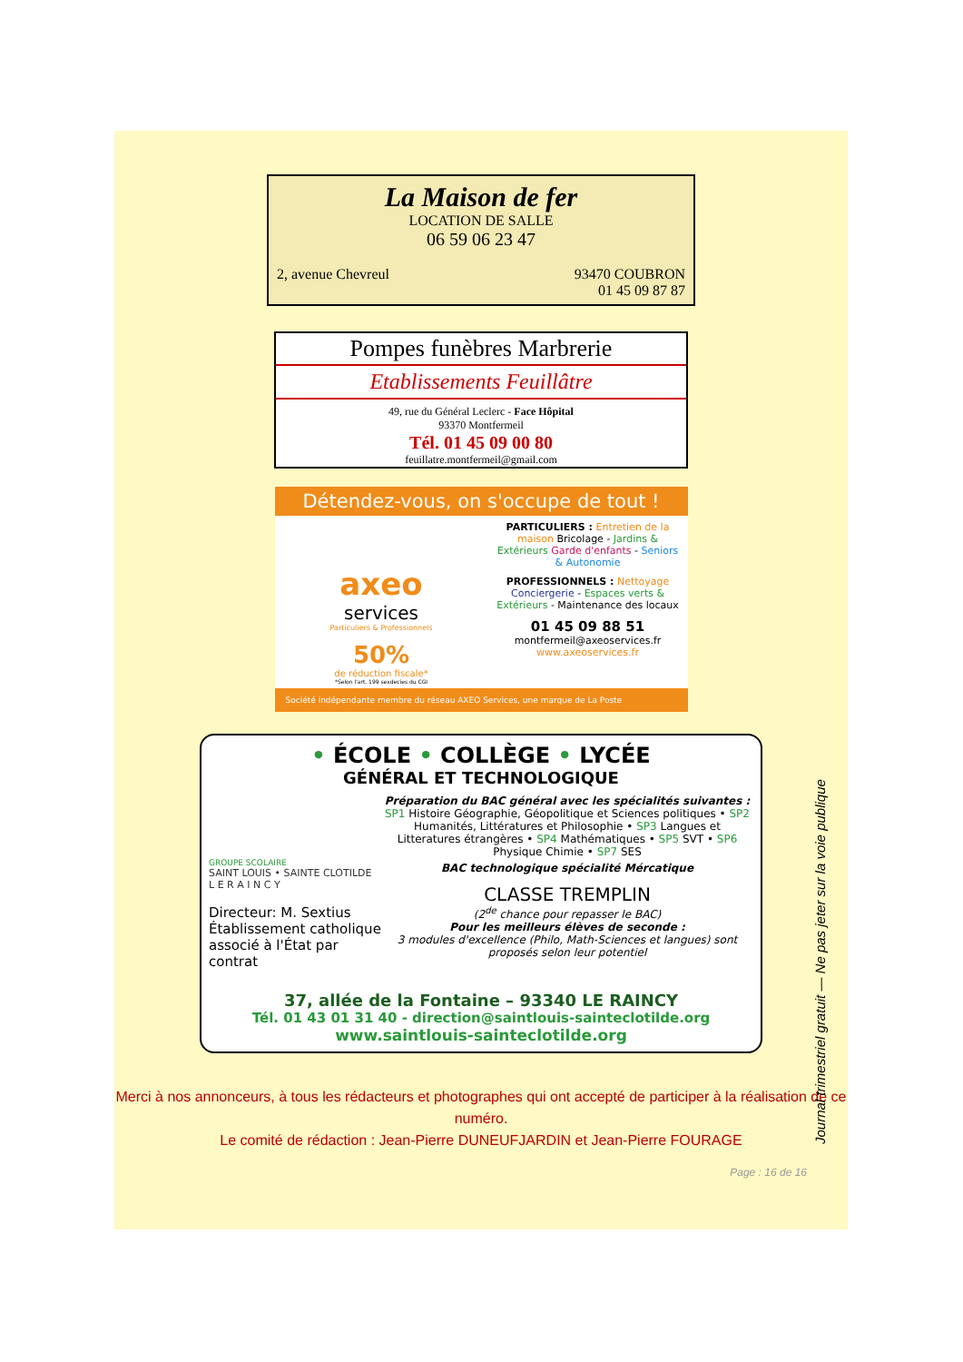La Maison de fer
LOCATION DE SALLE
06 59 06 23 47
2, avenue Chevreul 93470 COUBRON
01 45 09 87 87
Pompes funèbres Marbrerie
Etablissements Feuillâtre
49, rue du Général Leclerc - Face Hôpital
93370 Montfermeil
Tél. 01 45 09 00 80
feuillatre.montfermeil@gmail.com
Détendez-vous, on s'occupe de tout !
axeo
services
Particuliers & Professionnels
50%
de réduction fiscale*
*Selon l'art. 199 sexdecies du CGI
PARTICULIERS : Entretien de la maison Bricolage - Jardins & Extérieurs Garde d'enfants - Seniors & Autonomie
PROFESSIONNELS : Nettoyage Conciergerie - Espaces verts & Extérieurs - Maintenance des locaux
01 45 09 88 51
montfermeil@axeoservices.fr
www.axeoservices.fr
Société indépendante membre du réseau AXEO Services, une marque de La Poste
• ÉCOLE • COLLÈGE • LYCÉE
GÉNÉRAL ET TECHNOLOGIQUE
GROUPE SCOLAIRE
SAINT LOUIS • SAINTE CLOTILDE
L E R A I N C Y
Directeur: M. Sextius
Établissement catholique associé à l'État par contrat
Préparation du BAC général avec les spécialités suivantes :
SP1 Histoire Géographie, Géopolitique et Sciences politiques • SP2 Humanités, Littératures et Philosophie • SP3 Langues et Litteratures étrangères • SP4 Mathématiques • SP5 SVT • SP6 Physique Chimie • SP7 SES
BAC technologique spécialité Mércatique
CLASSE TREMPLIN
(2<sup>de</sup> chance pour repasser le BAC)
Pour les meilleurs élèves de seconde :
3 modules d'excellence (Philo, Math-Sciences et langues) sont proposés selon leur potentiel
37, allée de la Fontaine – 93340 LE RAINCY
Tél. 01 43 01 31 40 - direction@saintlouis-sainteclotilde.org
www.saintlouis-sainteclotilde.org
Merci à nos annonceurs, à tous les rédacteurs et photographes qui ont accepté de participer à la réalisation de ce numéro.
Le comité de rédaction : Jean-Pierre DUNEUFJARDIN et Jean-Pierre FOURAGE
Page : 16 de 16
Journal trimestriel gratuit — Ne pas jeter sur la voie publique